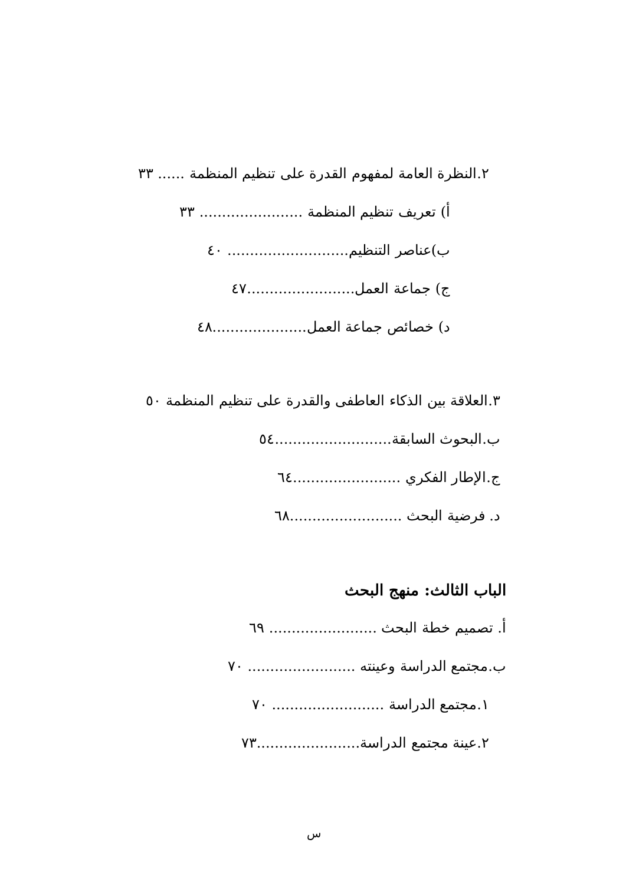٢.النظرة العامة لمفهوم القدرة على تنظيم المنظمة ...... ٣٣
أ) تعريف تنظيم المنظمة ....................... ٣٣
ب)عناصر التنظيم........................... ٤٠
ج) جماعة العمل........................٤٧
د) خصائص جماعة العمل.....................٤٨
٣.العلاقة بين الذكاء العاطفى والقدرة على تنظيم المنظمة ٥٠
ب.البحوث السابقة..........................٥٤
ج.الإطار الفكري ........................٦٤
د. فرضية البحث .........................٦٨
الباب الثالث: منهج البحث
أ. تصميم خطة البحث ........................ ٦٩
ب.مجتمع الدراسة وعينته ........................ ٧٠
١.مجتمع الدراسة ......................... ٧٠
٢.عينة مجتمع الدراسة.......................٧٣
س